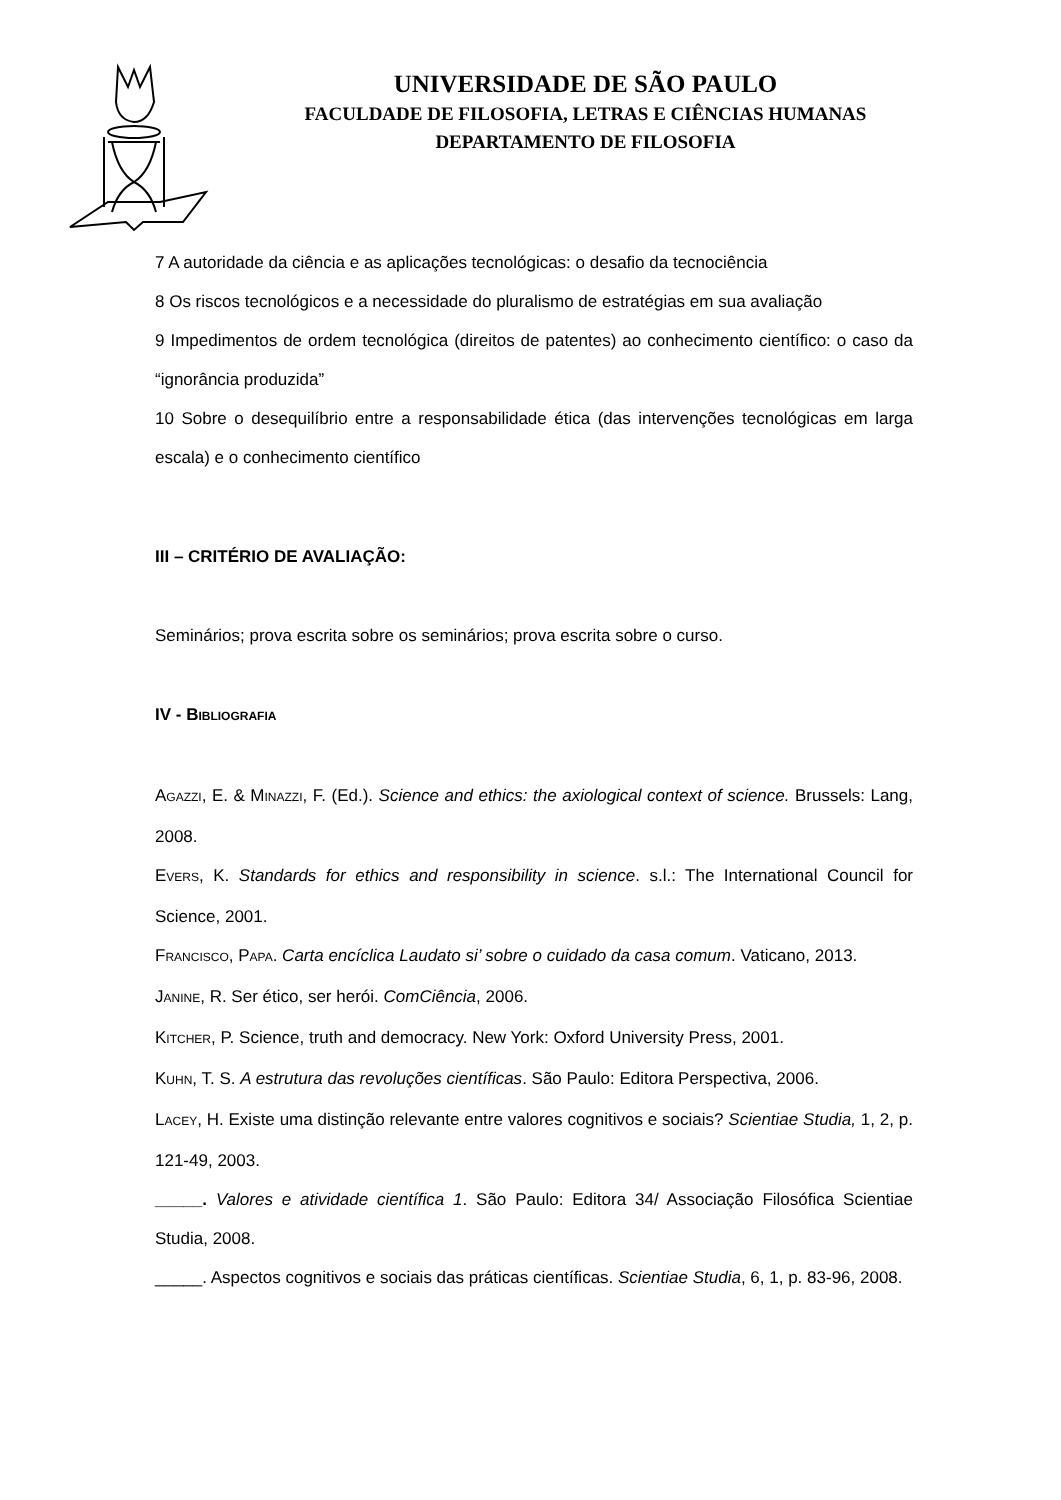UNIVERSIDADE DE SÃO PAULO
FACULDADE DE FILOSOFIA, LETRAS E CIÊNCIAS HUMANAS
DEPARTAMENTO DE FILOSOFIA
7 A autoridade da ciência e as aplicações tecnológicas: o desafio da tecnociência
8 Os riscos tecnológicos e a necessidade do pluralismo de estratégias em sua avaliação
9 Impedimentos de ordem tecnológica (direitos de patentes) ao conhecimento científico: o caso da “ignorância produzida”
10 Sobre o desequilíbrio entre a responsabilidade ética (das intervenções tecnológicas em larga escala) e o conhecimento científico
III – CRITÉRIO DE AVALIAÇÃO:
Seminários; prova escrita sobre os seminários; prova escrita sobre o curso.
IV - BIBLIOGRAFIA
AGAZZI, E. & MINAZZI, F. (Ed.). Science and ethics: the axiological context of science. Brussels: Lang, 2008.
EVERS, K. Standards for ethics and responsibility in science. s.l.: The International Council for Science, 2001.
FRANCISCO, PAPA. Carta encíclica Laudato si’ sobre o cuidado da casa comum. Vaticano, 2013.
JANINE, R. Ser ético, ser herói. ComCiência, 2006.
KITCHER, P. Science, truth and democracy. New York: Oxford University Press, 2001.
KUHN, T. S. A estrutura das revoluções científicas. São Paulo: Editora Perspectiva, 2006.
LACEY, H. Existe uma distinção relevante entre valores cognitivos e sociais? Scientiae Studia, 1, 2, p. 121-49, 2003.
_____. Valores e atividade científica 1. São Paulo: Editora 34/ Associação Filosófica Scientiae Studia, 2008.
_____. Aspectos cognitivos e sociais das práticas científicas. Scientiae Studia, 6, 1, p. 83-96, 2008.